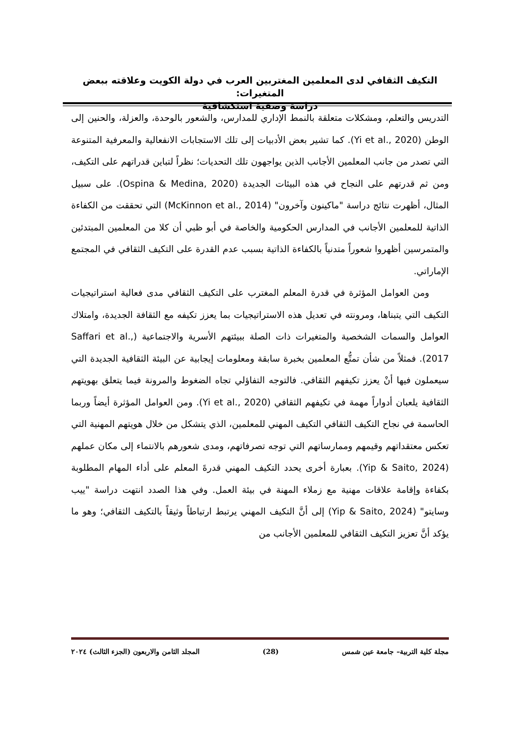التكيف الثقافي لدى المعلمين المغتربين العرب في دولة الكويت وعلاقته ببعض المتغيرات:
دراسة وصفية استكشافية
التدريس والتعلم، ومشكلات متعلقة بالنمط الإداري للمدارس، والشعور بالوحدة، والعزلة، والحنين إلى الوطن (Yi et al., 2020). كما تشير بعض الأدبيات إلى تلك الاستجابات الانفعالية والمعرفية المتنوعة التي تصدر من جانب المعلمين الأجانب الذين يواجهون تلك التحديات؛ نظراً لتباين قدراتهم على التكيف، ومن ثم قدرتهم على النجاح في هذه البيئات الجديدة (Ospina & Medina, 2020). على سبيل المثال، أظهرت نتائج دراسة "ماكينون وآخرون" (McKinnon et al., 2014) التي تحققت من الكفاءة الذاتية للمعلمين الأجانب في المدارس الحكومية والخاصة في أبو ظبي أن كلا من المعلمين المبتدئين والمتمرسين أظهروا شعوراً متدنياً بالكفاءة الذاتية بسبب عدم القدرة على التكيف الثقافي في المجتمع الإماراتي.
ومن العوامل المؤثرة في قدرة المعلم المغترب على التكيف الثقافي مدى فعالية استراتيجيات التكيف التي يتبناها، ومرونته في تعديل هذه الاستراتيجيات بما يعزز تكيفه مع الثقافة الجديدة، وامتلاك العوامل والسمات الشخصية والمتغيرات ذات الصلة ببيئتهم الأسرية والاجتماعية (Saffari et al., 2017). فمثلاً من شأن تمتُّع المعلمين بخبرة سابقة ومعلومات إيجابية عن البيئة الثقافية الجديدة التي سيعملون فيها أنْ يعزز تكيفهم الثقافي. فالتوجه التفاؤلي تجاه الضغوط والمرونة فيما يتعلق بهويتهم الثقافية يلعبان أدواراً مهمة في تكيفهم الثقافي (Yi et al., 2020). ومن العوامل المؤثرة أيضاً وربما الحاسمة في نجاح التكيف الثقافي التكيف المهني للمعلمين، الذي يتشكل من خلال هويتهم المهنية التي تعكس معتقداتهم وقيمهم وممارساتهم التي توجه تصرفاتهم، ومدى شعورهم بالانتماء إلى مكان عملهم (Yip & Saito, 2024). بعبارة أخرى يحدد التكيف المهني قدرةَ المعلم على أداء المهام المطلوبة بكفاءة وإقامة علاقات مهنية مع زملاء المهنة في بيئة العمل. وفي هذا الصدد انتهت دراسة "ييب وسايتو" (Yip & Saito, 2024) إلى أنَّ التكيف المهني يرتبط ارتباطاً وثيقاً بالتكيف الثقافي؛ وهو ما يؤكد أنَّ تعزيز التكيف الثقافي للمعلمين الأجانب من
مجلة كلية التربية– جامعة عين شمس (28) المجلد الثامن والاربعون (الجزء الثالث) ٢٠٢٤